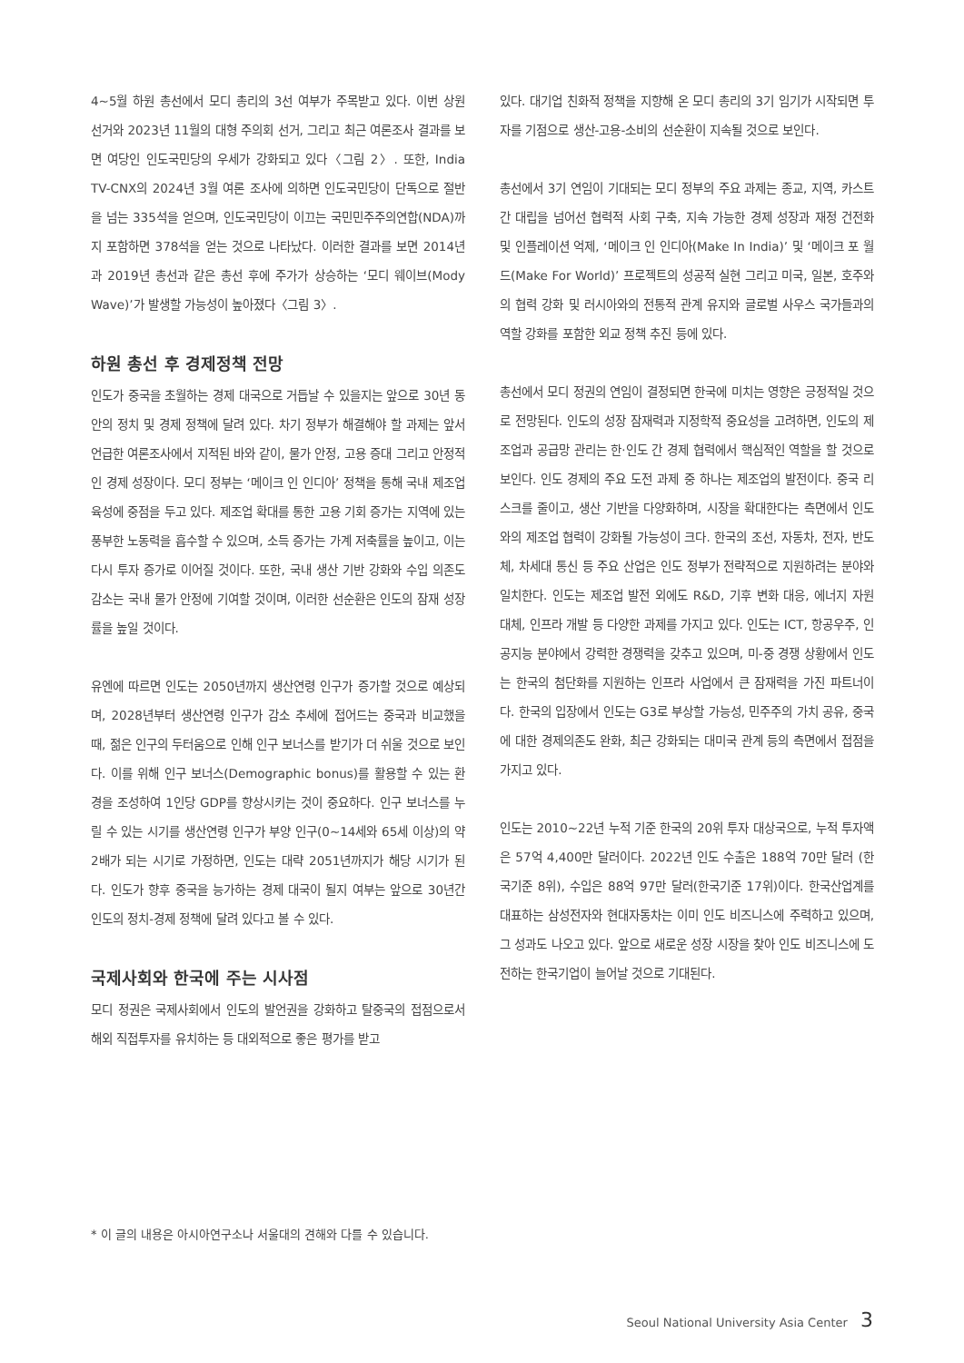4~5월 하원 총선에서 모디 총리의 3선 여부가 주목받고 있다. 이번 상원 선거와 2023년 11월의 대형 주의회 선거, 그리고 최근 여론조사 결과를 보면 여당인 인도국민당의 우세가 강화되고 있다〈그림 2〉. 또한, India TV-CNX의 2024년 3월 여론 조사에 의하면 인도국민당이 단독으로 절반을 넘는 335석을 얻으며, 인도국민당이 이끄는 국민민주주의연합(NDA)까지 포함하면 378석을 얻는 것으로 나타났다. 이러한 결과를 보면 2014년과 2019년 총선과 같은 총선 후에 주가가 상승하는 ‘모디 웨이브(Mody Wave)’가 발생할 가능성이 높아졌다〈그림 3〉.
하원 총선 후 경제정책 전망
인도가 중국을 초월하는 경제 대국으로 거듭날 수 있을지는 앞으로 30년 동안의 정치 및 경제 정책에 달려 있다. 차기 정부가 해결해야 할 과제는 앞서 언급한 여론조사에서 지적된 바와 같이, 물가 안정, 고용 증대 그리고 안정적인 경제 성장이다. 모디 정부는 ‘메이크 인 인디아’ 정책을 통해 국내 제조업 육성에 중점을 두고 있다. 제조업 확대를 통한 고용 기회 증가는 지역에 있는 풍부한 노동력을 흡수할 수 있으며, 소득 증가는 가계 저축률을 높이고, 이는 다시 투자 증가로 이어질 것이다. 또한, 국내 생산 기반 강화와 수입 의존도 감소는 국내 물가 안정에 기여할 것이며, 이러한 선순환은 인도의 잠재 성장률을 높일 것이다.
유엔에 따르면 인도는 2050년까지 생산연령 인구가 증가할 것으로 예상되며, 2028년부터 생산연령 인구가 감소 추세에 접어드는 중국과 비교했을 때, 젊은 인구의 두터움으로 인해 인구 보너스를 받기가 더 쉬울 것으로 보인다. 이를 위해 인구 보너스(Demographic bonus)를 활용할 수 있는 환경을 조성하여 1인당 GDP를 향상시키는 것이 중요하다. 인구 보너스를 누릴 수 있는 시기를 생산연령 인구가 부양 인구(0~14세와 65세 이상)의 약 2배가 되는 시기로 가정하면, 인도는 대략 2051년까지가 해당 시기가 된다. 인도가 향후 중국을 능가하는 경제 대국이 될지 여부는 앞으로 30년간 인도의 정치-경제 정책에 달려 있다고 볼 수 있다.
국제사회와 한국에 주는 시사점
모디 정권은 국제사회에서 인도의 발언권을 강화하고 탈중국의 접점으로서 해외 직접투자를 유치하는 등 대외적으로 좋은 평가를 받고
있다. 대기업 친화적 정책을 지향해 온 모디 총리의 3기 임기가 시작되면 투자를 기점으로 생산-고용-소비의 선순환이 지속될 것으로 보인다.
총선에서 3기 연임이 기대되는 모디 정부의 주요 과제는 종교, 지역, 카스트 간 대립을 넘어선 협력적 사회 구축, 지속 가능한 경제 성장과 재정 건전화 및 인플레이션 억제, ‘메이크 인 인디아(Make In India)’ 및 ‘메이크 포 월드(Make For World)’ 프로젝트의 성공적 실현 그리고 미국, 일본, 호주와의 협력 강화 및 러시아와의 전통적 관계 유지와 글로벌 사우스 국가들과의 역할 강화를 포함한 외교 정책 추진 등에 있다.
총선에서 모디 정권의 연임이 결정되면 한국에 미치는 영향은 긍정적일 것으로 전망된다. 인도의 성장 잠재력과 지정학적 중요성을 고려하면, 인도의 제조업과 공급망 관리는 한·인도 간 경제 협력에서 핵심적인 역할을 할 것으로 보인다. 인도 경제의 주요 도전 과제 중 하나는 제조업의 발전이다. 중국 리스크를 줄이고, 생산 기반을 다양화하며, 시장을 확대한다는 측면에서 인도와의 제조업 협력이 강화될 가능성이 크다. 한국의 조선, 자동차, 전자, 반도체, 차세대 통신 등 주요 산업은 인도 정부가 전략적으로 지원하려는 분야와 일치한다. 인도는 제조업 발전 외에도 R&D, 기후 변화 대응, 에너지 자원 대체, 인프라 개발 등 다양한 과제를 가지고 있다. 인도는 ICT, 항공우주, 인공지능 분야에서 강력한 경쟁력을 갖추고 있으며, 미-중 경쟁 상황에서 인도는 한국의 첨단화를 지원하는 인프라 사업에서 큰 잠재력을 가진 파트너이다. 한국의 입장에서 인도는 G3로 부상할 가능성, 민주주의 가치 공유, 중국에 대한 경제의존도 완화, 최근 강화되는 대미국 관계 등의 측면에서 접점을 가지고 있다.
인도는 2010~22년 누적 기준 한국의 20위 투자 대상국으로, 누적 투자액은 57억 4,400만 달러이다. 2022년 인도 수출은 188억 70만 달러 (한국기준 8위), 수입은 88억 97만 달러(한국기준 17위)이다. 한국산업계를 대표하는 삼성전자와 현대자동차는 이미 인도 비즈니스에 주력하고 있으며, 그 성과도 나오고 있다. 앞으로 새로운 성장 시장을 찾아 인도 비즈니스에 도전하는 한국기업이 늘어날 것으로 기대된다.
* 이 글의 내용은 아시아연구소나 서울대의 견해와 다를 수 있습니다.
Seoul National University Asia Center 3